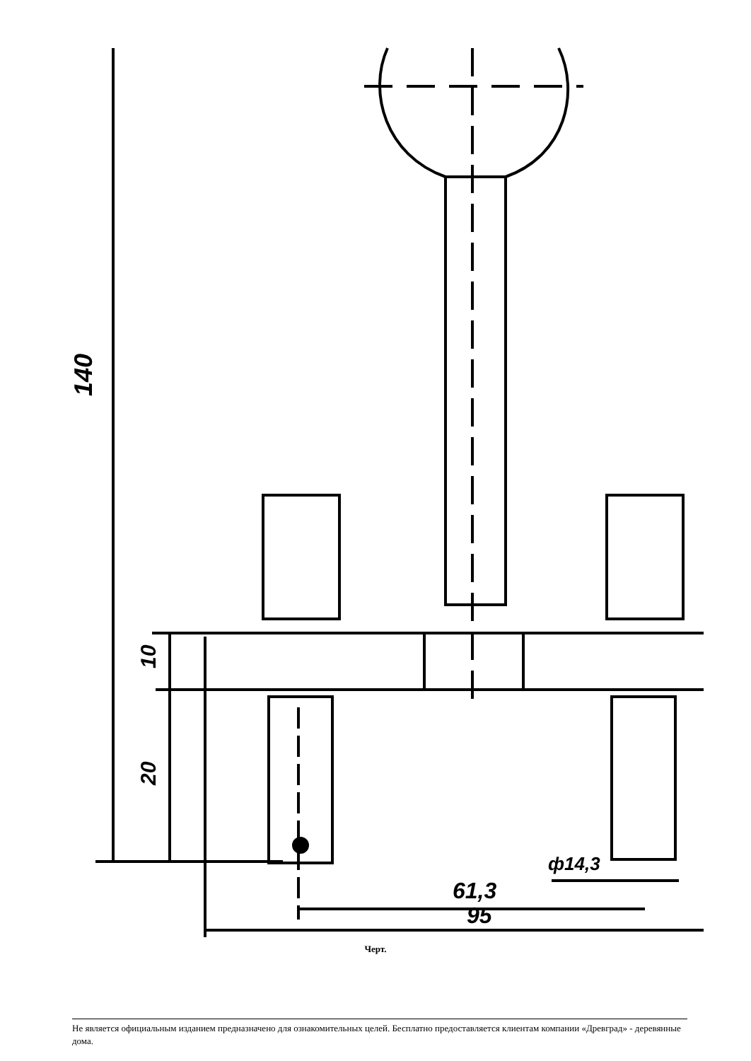140
10
20
61,3
95
ф14,3
Черт.
Не является официальным изданием предназначено для ознакомительных целей. Бесплатно предоставляется клиентам компании «Древград» - деревянные дома.